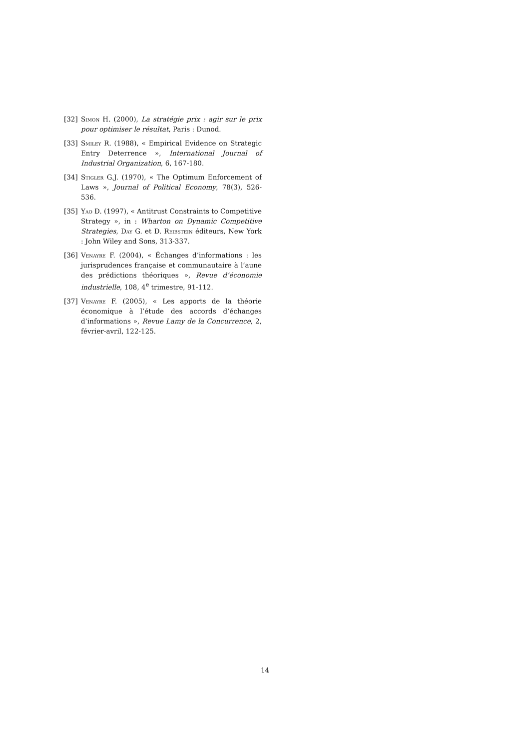[32] Simon H. (2000), La stratégie prix : agir sur le prix pour optimiser le résultat, Paris : Dunod.
[33] Smiley R. (1988), « Empirical Evidence on Strategic Entry Deterrence », International Journal of Industrial Organization, 6, 167-180.
[34] Stigler G.J. (1970), « The Optimum Enforcement of Laws », Journal of Political Economy, 78(3), 526-536.
[35] Yao D. (1997), « Antitrust Constraints to Competitive Strategy », in : Wharton on Dynamic Competitive Strategies, Day G. et D. Reibstein éditeurs, New York : John Wiley and Sons, 313-337.
[36] Venayre F. (2004), « Échanges d’informations : les jurisprudences française et communautaire à l’aune des prédictions théoriques », Revue d’économie industrielle, 108, 4<sup>e</sup> trimestre, 91-112.
[37] Venayre F. (2005), « Les apports de la théorie économique à l’étude des accords d’échanges d’informations », Revue Lamy de la Concurrence, 2, février-avril, 122-125.
14